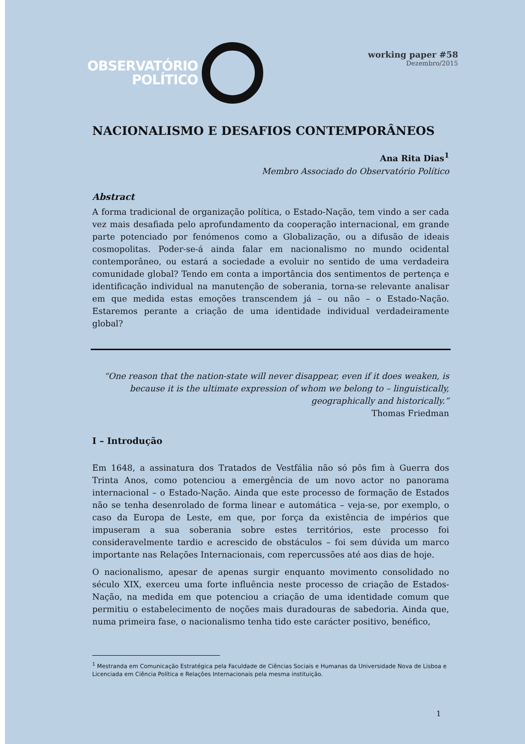OBSERVATÓRIO
POLÍTICO
working paper #58
Dezembro/2015
NACIONALISMO E DESAFIOS CONTEMPORÂNEOS
Ana Rita Dias<sup>1</sup>
Membro Associado do Observatório Político
Abstract
A forma tradicional de organização política, o Estado-Nação, tem vindo a ser cada vez mais desafiada pelo aprofundamento da cooperação internacional, em grande parte potenciado por fenómenos como a Globalização, ou a difusão de ideais cosmopolitas. Poder-se-á ainda falar em nacionalismo no mundo ocidental contemporâneo, ou estará a sociedade a evoluir no sentido de uma verdadeira comunidade global? Tendo em conta a importância dos sentimentos de pertença e identificação individual na manutenção de soberania, torna-se relevante analisar em que medida estas emoções transcendem já – ou não – o Estado-Nação. Estaremos perante a criação de uma identidade individual verdadeiramente global?
“One reason that the nation-state will never disappear, even if it does weaken, is because it is the ultimate expression of whom we belong to – linguistically, geographically and historically.”
Thomas Friedman
I – Introdução
Em 1648, a assinatura dos Tratados de Vestfália não só pôs fim à Guerra dos Trinta Anos, como potenciou a emergência de um novo actor no panorama internacional – o Estado-Nação. Ainda que este processo de formação de Estados não se tenha desenrolado de forma linear e automática – veja-se, por exemplo, o caso da Europa de Leste, em que, por força da existência de impérios que impuseram a sua soberania sobre estes territórios, este processo foi consideravelmente tardio e acrescido de obstáculos – foi sem dúvida um marco importante nas Relações Internacionais, com repercussões até aos dias de hoje.
O nacionalismo, apesar de apenas surgir enquanto movimento consolidado no século XIX, exerceu uma forte influência neste processo de criação de Estados-Nação, na medida em que potenciou a criação de uma identidade comum que permitiu o estabelecimento de noções mais duradouras de sabedoria. Ainda que, numa primeira fase, o nacionalismo tenha tido este carácter positivo, benéfico,
<sup>1</sup> Mestranda em Comunicação Estratégica pela Faculdade de Ciências Sociais e Humanas da Universidade Nova de Lisboa e Licenciada em Ciência Política e Relações Internacionais pela mesma instituição.
1